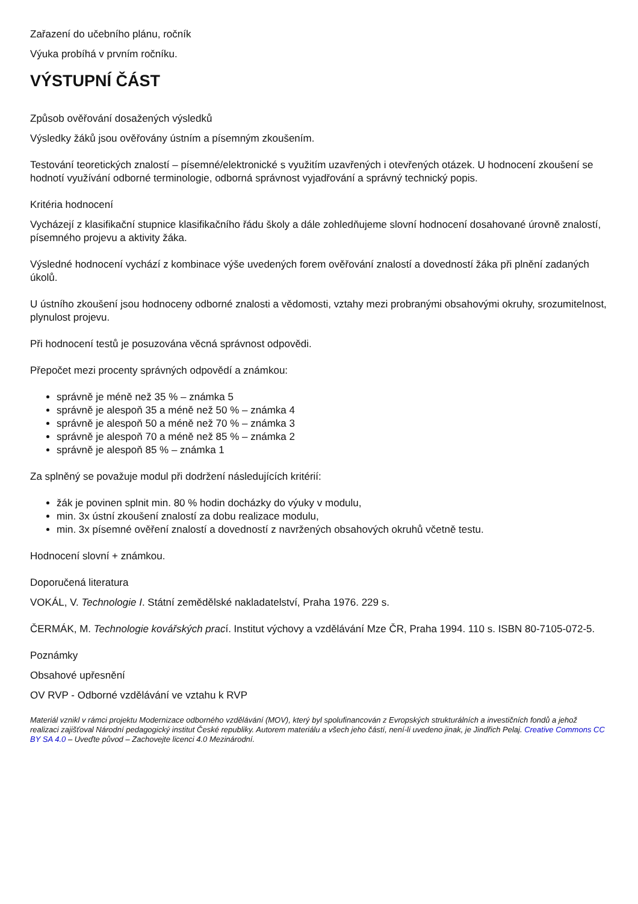Zařazení do učebního plánu, ročník
Výuka probíhá v prvním ročníku.
VÝSTUPNÍ ČÁST
Způsob ověřování dosažených výsledků
Výsledky žáků jsou ověřovány ústním a písemným zkoušením.
Testování teoretických znalostí – písemné/elektronické s využitím uzavřených i otevřených otázek. U hodnocení zkoušení se hodnotí využívání odborné terminologie, odborná správnost vyjadřování a správný technický popis.
Kritéria hodnocení
Vycházejí z klasifikační stupnice klasifikačního řádu školy a dále zohledňujeme slovní hodnocení dosahované úrovně znalostí, písemného projevu a aktivity žáka.
Výsledné hodnocení vychází z kombinace výše uvedených forem ověřování znalostí a dovedností žáka při plnění zadaných úkolů.
U ústního zkoušení jsou hodnoceny odborné znalosti a vědomosti, vztahy mezi probranými obsahovými okruhy, srozumitelnost, plynulost projevu.
Při hodnocení testů je posuzována věcná správnost odpovědi.
Přepočet mezi procenty správných odpovědí a známkou:
správně je méně než 35 % – známka 5
správně je alespoň 35 a méně než 50 % – známka 4
správně je alespoň 50 a méně než 70 % – známka 3
správně je alespoň 70 a méně než 85 % – známka 2
správně je alespoň 85 % – známka 1
Za splněný se považuje modul při dodržení následujících kritérií:
žák je povinen splnit min. 80 % hodin docházky do výuky v modulu,
min. 3x ústní zkoušení znalostí za dobu realizace modulu,
min. 3x písemné ověření znalostí a dovedností z navržených obsahových okruhů včetně testu.
Hodnocení slovní + známkou.
Doporučená literatura
VOKÁL, V. Technologie I. Státní zemědělské nakladatelství, Praha 1976. 229 s.
ČERMÁK, M. Technologie kovářských prací. Institut výchovy a vzdělávání Mze ČR, Praha 1994. 110 s. ISBN 80-7105-072-5.
Poznámky
Obsahové upřesnění
OV RVP - Odborné vzdělávání ve vztahu k RVP
Materiál vznikl v rámci projektu Modernizace odborného vzdělávání (MOV), který byl spolufinancován z Evropských strukturálních a investičních fondů a jehož realizaci zajišťoval Národní pedagogický institut České republiky. Autorem materiálu a všech jeho částí, není-li uvedeno jinak, je Jindřich Pelaj. Creative Commons CC BY SA 4.0 – Uveďte původ – Zachovejte licenci 4.0 Mezinárodní.